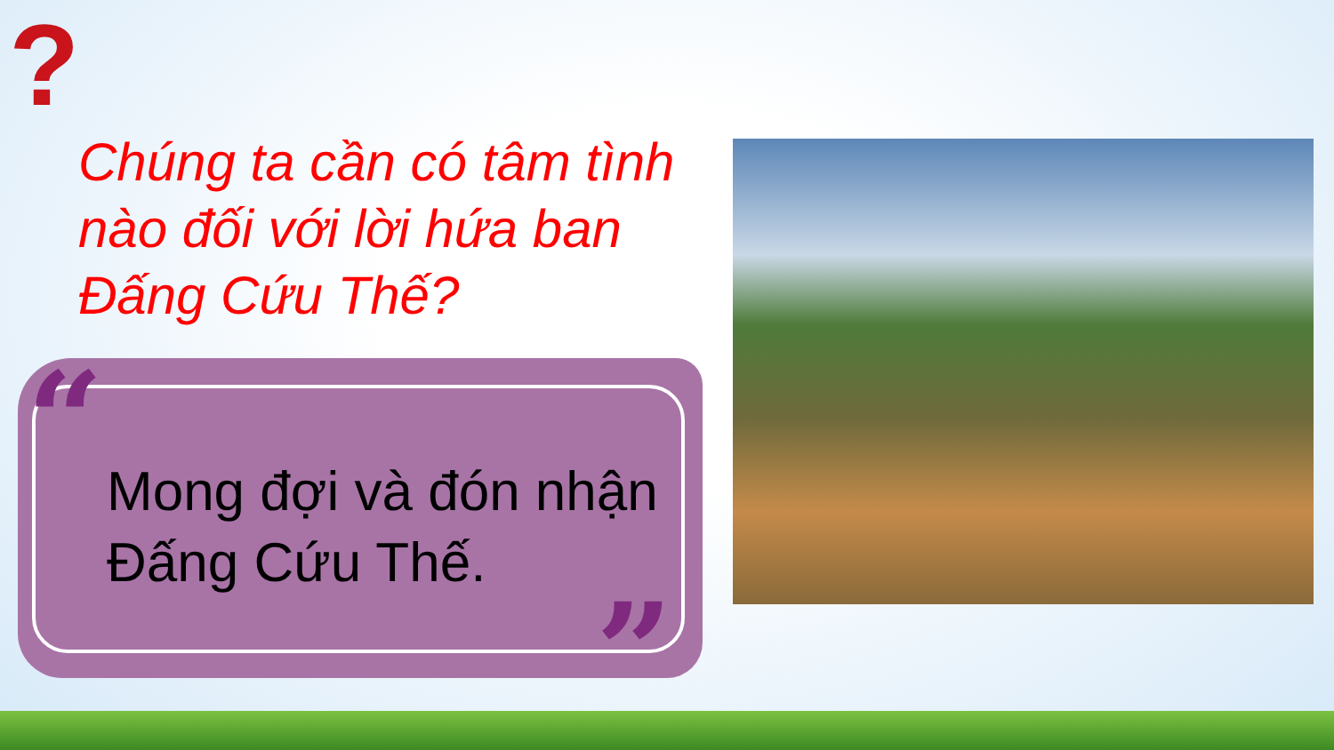?
Chúng ta cần có tâm tình nào đối với lời hứa ban Đấng Cứu Thế?
“
”
Mong đợi và đón nhận Đấng Cứu Thế.